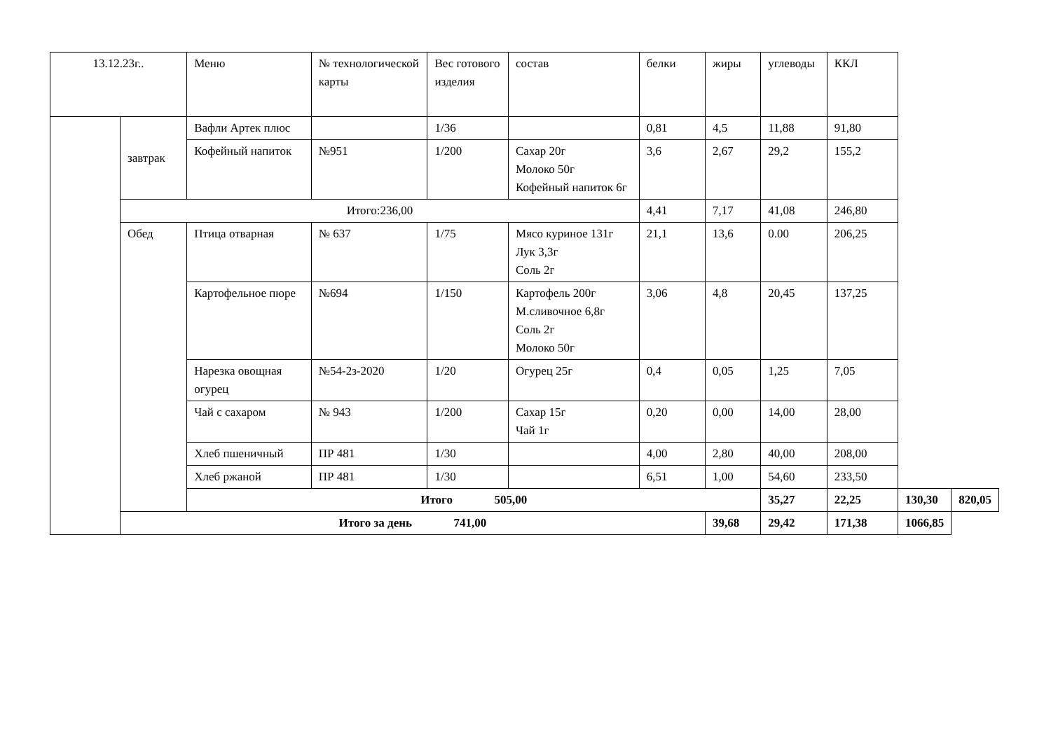| 13.12.23г.. | | Меню | № технологической карты | Вес готового изделия | состав | белки | жиры | углеводы | ККЛ | | |
| | завтрак | Вафли Артек плюс | | 1/36 | | 0,81 | 4,5 | 11,88 | 91,80 | | |
| | | Кофейный напиток | №951 | 1/200 | Сахар 20г Молоко 50г Кофейный напиток 6г | 3,6 | 2,67 | 29,2 | 155,2 | | |
| | Итого:236,00 | | | | | 4,41 | 7,17 | 41,08 | 246,80 | | |
| | Обед | Птица отварная | № 637 | 1/75 | Мясо куриное 131г Лук 3,3г Соль 2г | 21,1 | 13,6 | 0.00 | 206,25 | | |
| | | Картофельное пюре | №694 | 1/150 | Картофель 200г М.сливочное 6,8г Соль 2г Молоко 50г | 3,06 | 4,8 | 20,45 | 137,25 | | |
| | | Нарезка овощная огурец | №54-2з-2020 | 1/20 | Огурец 25г | 0,4 | 0,05 | 1,25 | 7,05 | | |
| | | Чай с сахаром | № 943 | 1/200 | Сахар 15г Чай 1г | 0,20 | 0,00 | 14,00 | 28,00 | | |
| | | Хлеб пшеничный | ПР 481 | 1/30 | | 4,00 | 2,80 | 40,00 | 208,00 | | |
| | | Хлеб ржаной | ПР 481 | 1/30 | | 6,51 | 1,00 | 54,60 | 233,50 | | |
| | | Итого 505,00 | | | | | | 35,27 | 22,25 | 130,30 | 820,05 |
| | Итого за день 741,00 | | | | | | 39,68 | 29,42 | 171,38 | 1066,85 | |